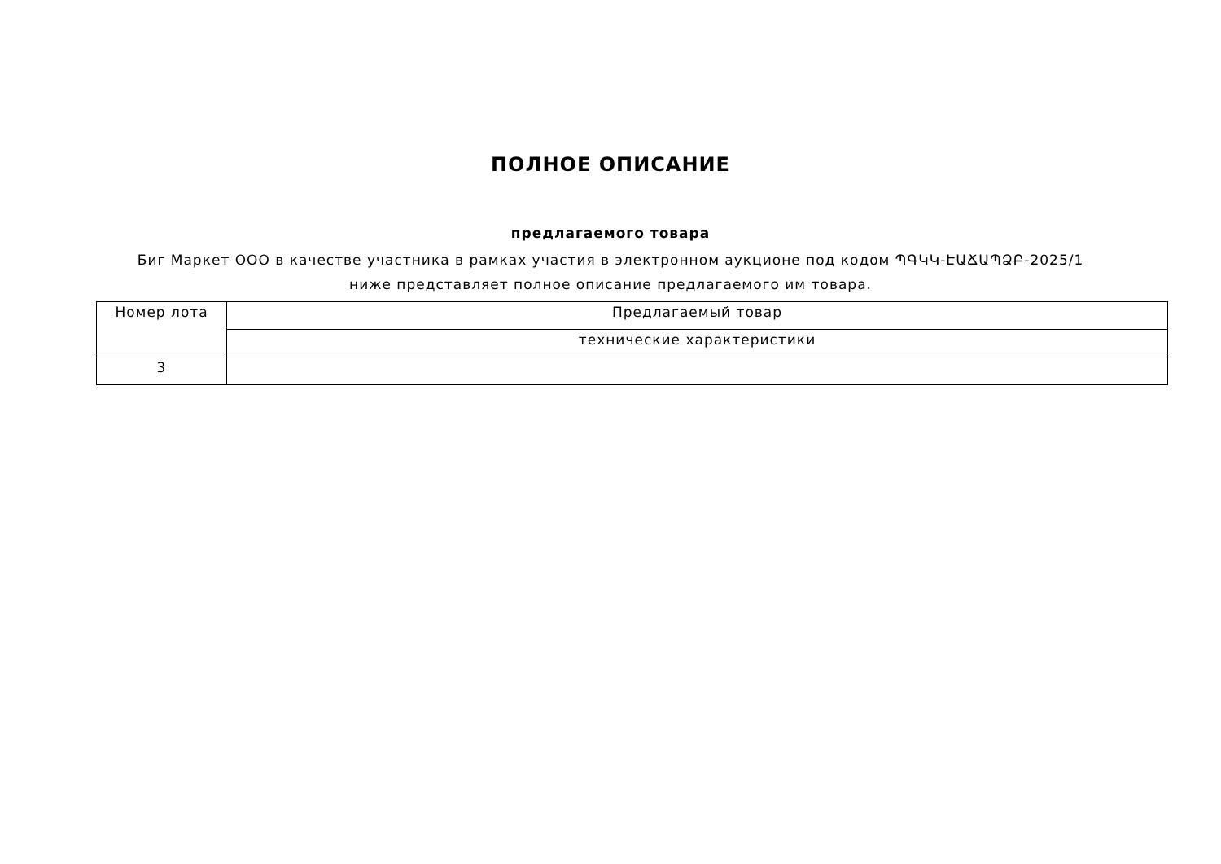ПОЛНОЕ ОПИСАНИЕ
предлагаемого товара
Биг Маркет ООО в качестве участника в рамках участия в электронном аукционе под кодом ՊԳԿԿ-ԷԱՃԱՊՁԲ-2025/1 ниже представляет полное описание предлагаемого им товара.
| Номер лота | Предлагаемый товар |
| | технические характеристики |
| 3 | |